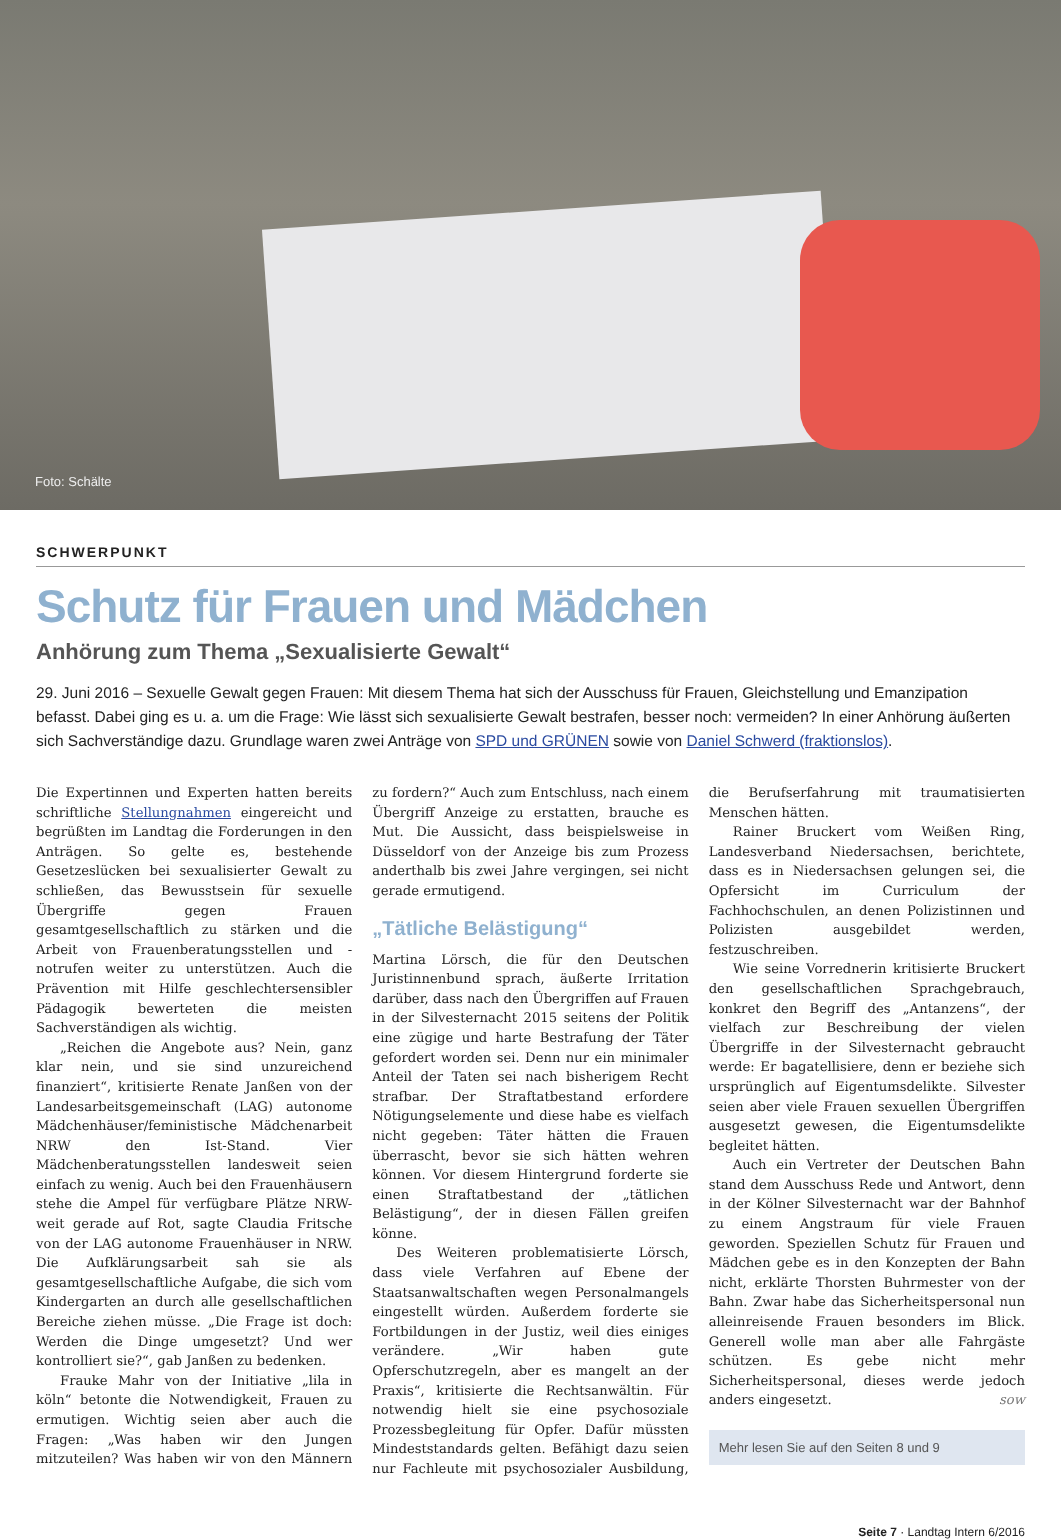Foto: Schälte
SCHWERPUNKT
Schutz für Frauen und Mädchen
Anhörung zum Thema „Sexualisierte Gewalt“
29. Juni 2016 – Sexuelle Gewalt gegen Frauen: Mit diesem Thema hat sich der Ausschuss für Frauen, Gleichstellung und Emanzipation befasst. Dabei ging es u. a. um die Frage: Wie lässt sich sexualisierte Gewalt bestrafen, besser noch: vermeiden? In einer Anhörung äußerten sich Sachverständige dazu. Grundlage waren zwei Anträge von SPD und GRÜNEN sowie von Daniel Schwerd (fraktionslos).
Die Expertinnen und Experten hatten bereits schriftliche Stellungnahmen eingereicht und begrüßten im Landtag die Forderungen in den Anträgen. So gelte es, bestehende Gesetzeslücken bei sexualisierter Gewalt zu schließen, das Bewusstsein für sexuelle Übergriffe gegen Frauen gesamtgesellschaftlich zu stärken und die Arbeit von Frauenberatungsstellen und -notrufen weiter zu unterstützen. Auch die Prävention mit Hilfe geschlechtersensibler Pädagogik bewerteten die meisten Sachverständigen als wichtig.
„Reichen die Angebote aus? Nein, ganz klar nein, und sie sind unzureichend finanziert“, kritisierte Renate Janßen von der Landesarbeitsgemeinschaft (LAG) autonome Mädchenhäuser/feministische Mädchenarbeit NRW den Ist-Stand. Vier Mädchenberatungsstellen landesweit seien einfach zu wenig. Auch bei den Frauenhäusern stehe die Ampel für verfügbare Plätze NRW-weit gerade auf Rot, sagte Claudia Fritsche von der LAG autonome Frauenhäuser in NRW. Die Aufklärungsarbeit sah sie als gesamtgesellschaftliche Aufgabe, die sich vom Kindergarten an durch alle gesellschaftlichen Bereiche ziehen müsse. „Die Frage ist doch: Werden die Dinge umgesetzt? Und wer kontrolliert sie?“, gab Janßen zu bedenken.
Frauke Mahr von der Initiative „lila in köln“ betonte die Notwendigkeit, Frauen zu ermutigen. Wichtig seien aber auch die Fragen: „Was haben wir den Jungen mitzuteilen? Was haben wir von den Männern zu fordern?“ Auch zum Entschluss, nach einem Übergriff Anzeige zu erstatten, brauche es Mut. Die Aussicht, dass beispielsweise in Düsseldorf von der Anzeige bis zum Prozess anderthalb bis zwei Jahre vergingen, sei nicht gerade ermutigend.
„Tätliche Belästigung“
Martina Lörsch, die für den Deutschen Juristinnenbund sprach, äußerte Irritation darüber, dass nach den Übergriffen auf Frauen in der Silvesternacht 2015 seitens der Politik eine zügige und harte Bestrafung der Täter gefordert worden sei. Denn nur ein minimaler Anteil der Taten sei nach bisherigem Recht strafbar. Der Straftatbestand erfordere Nötigungselemente und diese habe es vielfach nicht gegeben: Täter hätten die Frauen überrascht, bevor sie sich hätten wehren können. Vor diesem Hintergrund forderte sie einen Straftatbestand der „tätlichen Belästigung“, der in diesen Fällen greifen könne.
Des Weiteren problematisierte Lörsch, dass viele Verfahren auf Ebene der Staatsanwaltschaften wegen Personalmangels eingestellt würden. Außerdem forderte sie Fortbildungen in der Justiz, weil dies einiges verändere. „Wir haben gute Opferschutzregeln, aber es mangelt an der Praxis“, kritisierte die Rechtsanwältin. Für notwendig hielt sie eine psychosoziale Prozessbegleitung für Opfer. Dafür müssten Mindeststandards gelten. Befähigt dazu seien nur Fachleute mit psychosozialer Ausbildung, die Berufserfahrung mit traumatisierten Menschen hätten.
Rainer Bruckert vom Weißen Ring, Landesverband Niedersachsen, berichtete, dass es in Niedersachsen gelungen sei, die Opfersicht im Curriculum der Fachhochschulen, an denen Polizistinnen und Polizisten ausgebildet werden, festzuschreiben.
Wie seine Vorrednerin kritisierte Bruckert den gesellschaftlichen Sprachgebrauch, konkret den Begriff des „Antanzens“, der vielfach zur Beschreibung der vielen Übergriffe in der Silvesternacht gebraucht werde: Er bagatellisiere, denn er beziehe sich ursprünglich auf Eigentumsdelikte. Silvester seien aber viele Frauen sexuellen Übergriffen ausgesetzt gewesen, die Eigentumsdelikte begleitet hätten.
Auch ein Vertreter der Deutschen Bahn stand dem Ausschuss Rede und Antwort, denn in der Kölner Silvesternacht war der Bahnhof zu einem Angstraum für viele Frauen geworden. Speziellen Schutz für Frauen und Mädchen gebe es in den Konzepten der Bahn nicht, erklärte Thorsten Buhrmester von der Bahn. Zwar habe das Sicherheitspersonal nun alleinreisende Frauen besonders im Blick. Generell wolle man aber alle Fahrgäste schützen. Es gebe nicht mehr Sicherheitspersonal, dieses werde jedoch anders eingesetzt. sow
Mehr lesen Sie auf den Seiten 8 und 9
Seite 7 · Landtag Intern 6/2016